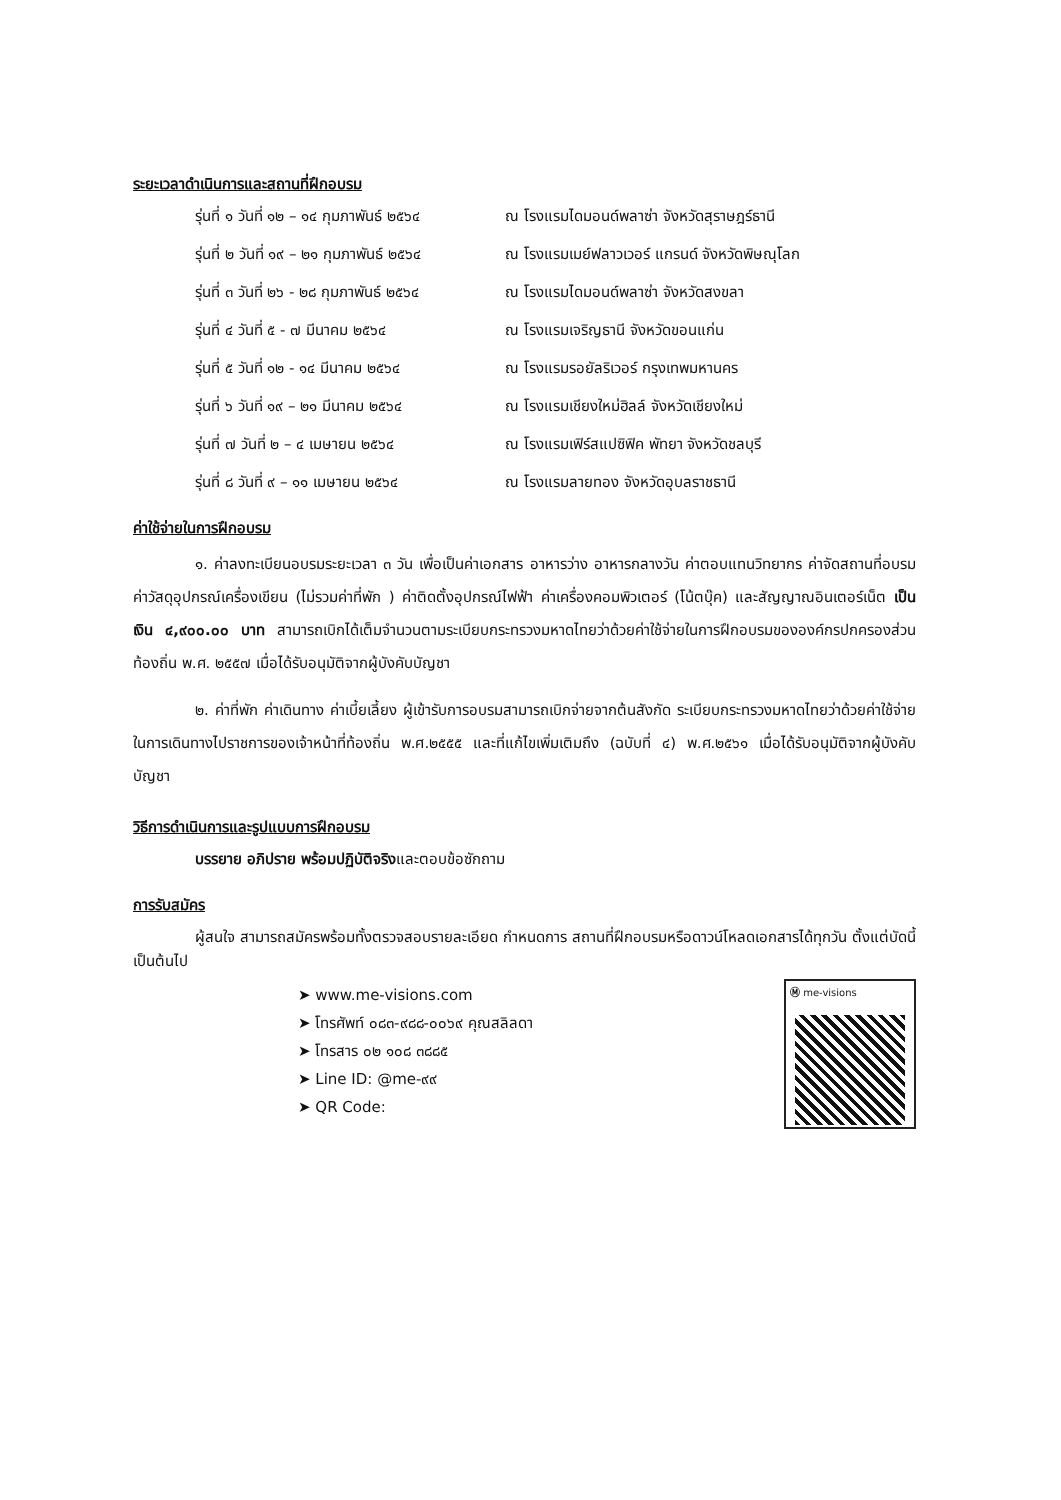ระยะเวลาดำเนินการและสถานที่ฝึกอบรม
รุ่นที่ ๑ วันที่ ๑๒ – ๑๔ กุมภาพันธ์ ๒๕๖๔ ณ โรงแรมไดมอนด์พลาซ่า จังหวัดสุราษฎร์ธานี
รุ่นที่ ๒ วันที่ ๑๙ – ๒๑ กุมภาพันธ์ ๒๕๖๔ ณ โรงแรมเมย์ฟลาวเวอร์ แกรนด์ จังหวัดพิษณุโลก
รุ่นที่ ๓ วันที่ ๒๖ - ๒๘ กุมภาพันธ์ ๒๕๖๔ ณ โรงแรมไดมอนด์พลาซ่า จังหวัดสงขลา
รุ่นที่ ๔ วันที่ ๕ - ๗ มีนาคม ๒๕๖๔ ณ โรงแรมเจริญธานี จังหวัดขอนแก่น
รุ่นที่ ๕ วันที่ ๑๒ - ๑๔ มีนาคม ๒๕๖๔ ณ โรงแรมรอยัลริเวอร์ กรุงเทพมหานคร
รุ่นที่ ๖ วันที่ ๑๙ – ๒๑ มีนาคม ๒๕๖๔ ณ โรงแรมเชียงใหม่ฮิลล์ จังหวัดเชียงใหม่
รุ่นที่ ๗ วันที่ ๒ – ๔ เมษายน ๒๕๖๔ ณ โรงแรมเฟิร์สแปซิฟิค พัทยา จังหวัดชลบุรี
รุ่นที่ ๘ วันที่ ๙ – ๑๑ เมษายน ๒๕๖๔ ณ โรงแรมลายทอง จังหวัดอุบลราชธานี
ค่าใช้จ่ายในการฝึกอบรม
๑. ค่าลงทะเบียนอบรมระยะเวลา ๓ วัน เพื่อเป็นค่าเอกสาร อาหารว่าง อาหารกลางวัน ค่าตอบแทนวิทยากร ค่าจัดสถานที่อบรม ค่าวัสดุอุปกรณ์เครื่องเขียน (ไม่รวมค่าที่พัก ) ค่าติดตั้งอุปกรณ์ไฟฟ้า ค่าเครื่องคอมพิวเตอร์ (โน้ตบุ๊ค) และสัญญาณอินเตอร์เน็ต เป็นเงิน ๔,๙๐๐.๐๐ บาท สามารถเบิกได้เต็มจำนวนตามระเบียบกระทรวงมหาดไทยว่าด้วยค่าใช้จ่ายในการฝึกอบรมขององค์กรปกครองส่วนท้องถิ่น พ.ศ. ๒๕๕๗ เมื่อได้รับอนุมัติจากผู้บังคับบัญชา
๒. ค่าที่พัก ค่าเดินทาง ค่าเบี้ยเลี้ยง ผู้เข้ารับการอบรมสามารถเบิกจ่ายจากต้นสังกัด ระเบียบกระทรวงมหาดไทยว่าด้วยค่าใช้จ่ายในการเดินทางไปราชการของเจ้าหน้าที่ท้องถิ่น พ.ศ.๒๕๕๕ และที่แก้ไขเพิ่มเติมถึง (ฉบับที่ ๔) พ.ศ.๒๕๖๑ เมื่อได้รับอนุมัติจากผู้บังคับบัญชา
วิธีการดำเนินการและรูปแบบการฝึกอบรม
บรรยาย อภิปราย พร้อมปฏิบัติจริงและตอบข้อซักถาม
การรับสมัคร
ผู้สนใจ สามารถสมัครพร้อมทั้งตรวจสอบรายละเอียด กำหนดการ สถานที่ฝึกอบรมหรือดาวน์โหลดเอกสารได้ทุกวัน ตั้งแต่บัดนี้เป็นต้นไป
➤ www.me-visions.com
➤ โทรศัพท์ ๐๘๓-๙๘๘-๐๐๖๙ คุณสลิลดา
➤ โทรสาร ๐๒ ๑๐๘ ๓๘๘๕
➤ Line ID: @me-๙๙
➤ QR Code:
Ⓜ me-visions